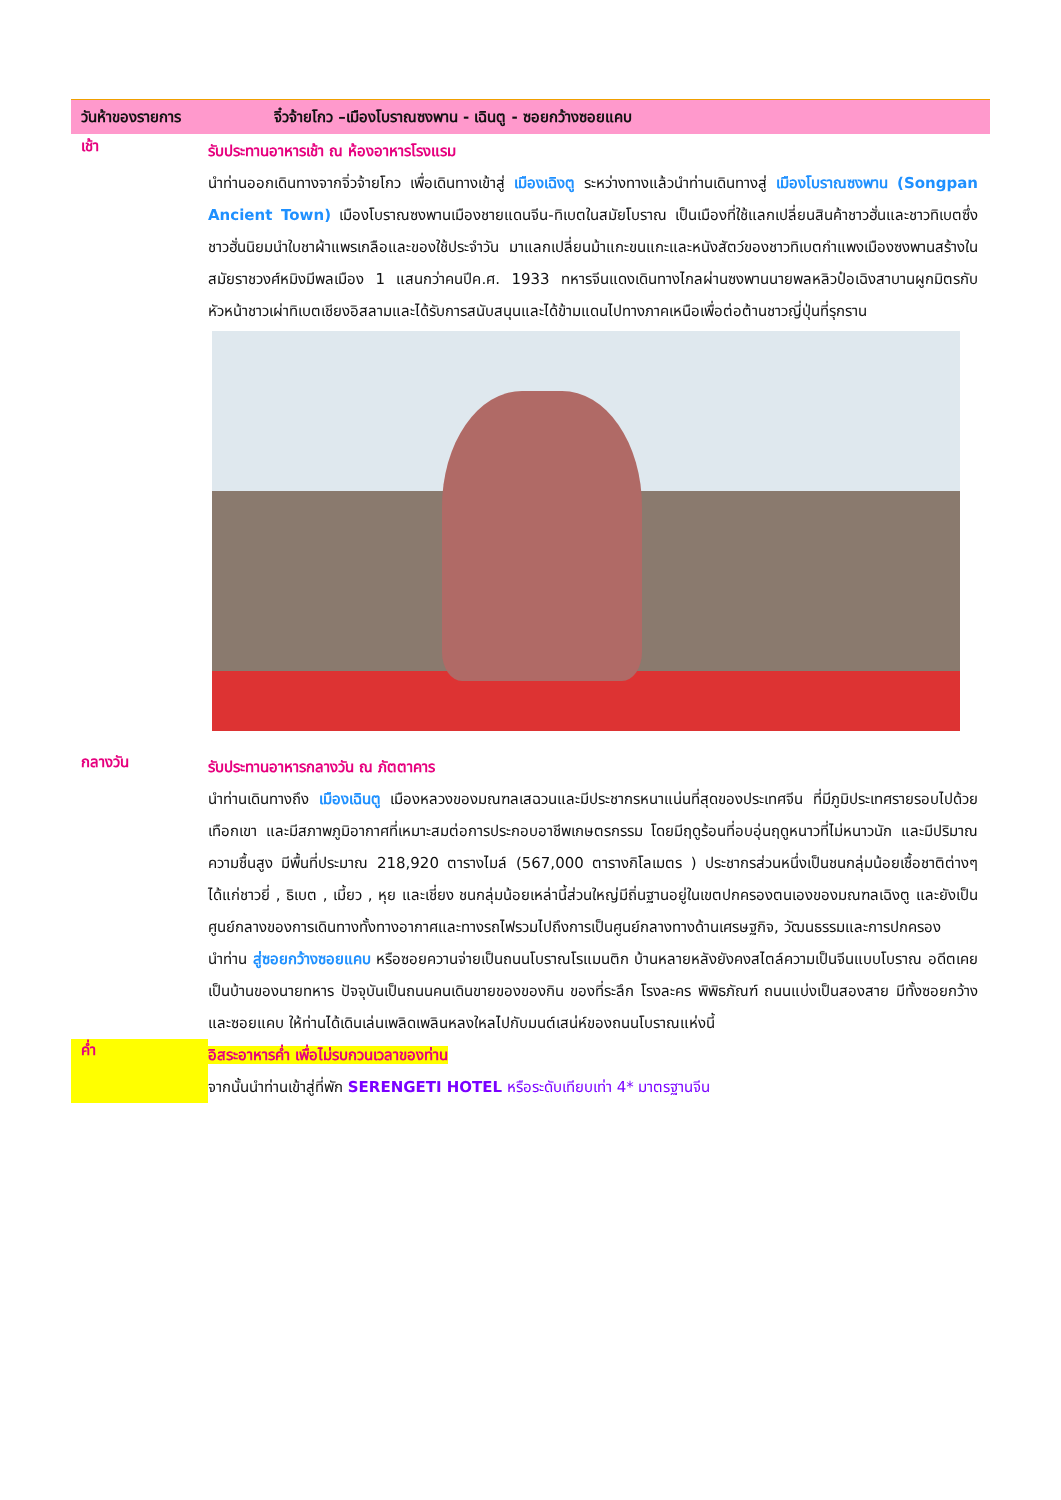วันห้าของรายการ จิ๋วจ้ายโกว –เมืองโบราณซงพาน - เฉินตู - ซอยกว้างซอยแคบ
เช้า
รับประทานอาหารเช้า ณ ห้องอาหารโรงแรม
นำท่านออกเดินทางจากจิ่วจ้ายโกว เพื่อเดินทางเข้าสู่ เมืองเฉิงตู ระหว่างทางแล้วนำท่านเดินทางสู่ เมืองโบราณซงพาน (Songpan Ancient Town) เมืองโบราณซงพานเมืองชายแดนจีน-ทิเบตในสมัยโบราณ เป็นเมืองที่ใช้แลกเปลี่ยนสินค้าชาวฮั่นและชาวทิเบตซึ่งชาวฮั่นนิยมนำใบชาผ้าแพรเกลือและของใช้ประจำวัน มาแลกเปลี่ยนม้าแกะขนแกะและหนังสัตว์ของชาวทิเบตกำแพงเมืองซงพานสร้างในสมัยราชวงศ์หมิงมีพลเมือง 1 แสนกว่าคนปีค.ศ. 1933 ทหารจีนแดงเดินทางไกลผ่านซงพานนายพลหลิวป๋อเฉิงสาบานผูกมิตรกับหัวหน้าชาวเผ่าทิเบตเชียงอิสลามและได้รับการสนับสนุนและได้ข้ามแดนไปทางภาคเหนือเพื่อต่อต้านชาวญี่ปุ่นที่รุกราน
กลางวัน
รับประทานอาหารกลางวัน ณ ภัตตาคาร
นำท่านเดินทางถึง เมืองเฉินตู เมืองหลวงของมณฑลเสฉวนและมีประชากรหนาแน่นที่สุดของประเทศจีน ที่มีภูมิประเทศรายรอบไปด้วยเทือกเขา และมีสภาพภูมิอากาศที่เหมาะสมต่อการประกอบอาชีพเกษตรกรรม โดยมีฤดูร้อนที่อบอุ่นฤดูหนาวที่ไม่หนาวนัก และมีปริมาณความชื้นสูง มีพื้นที่ประมาณ 218,920 ตารางไมล์ (567,000 ตารางกิโลเมตร ) ประชากรส่วนหนึ่งเป็นชนกลุ่มน้อยเชื้อชาติต่างๆ ได้แก่ชาวยี่ , ธิเบต , เมี้ยว , หุย และเชี่ยง ชนกลุ่มน้อยเหล่านี้ส่วนใหญ่มีถิ่นฐานอยู่ในเขตปกครองตนเองของมณฑลเฉิงตู และยังเป็นศูนย์กลางของการเดินทางทั้งทางอากาศและทางรถไฟรวมไปถึงการเป็นศูนย์กลางทางด้านเศรษฐกิจ, วัฒนธรรมและการปกครอง
นำท่าน สู่ซอยกว้างซอยแคบ หรือซอยควานจ่ายเป็นถนนโบราณโรแมนติก บ้านหลายหลังยังคงสไตล์ความเป็นจีนแบบโบราณ อดีตเคยเป็นบ้านของนายทหาร ปัจจุบันเป็นถนนคนเดินขายของของกิน ของที่ระลึก โรงละคร พิพิธภัณฑ์ ถนนแบ่งเป็นสองสาย มีทั้งซอยกว้างและซอยแคบ ให้ท่านได้เดินเล่นเพลิดเพลินหลงใหลไปกับมนต์เสน่ห์ของถนนโบราณแห่งนี้
ค่ำ
อิสระอาหารค่ำ เพื่อไม่รบกวนเวลาของท่าน
จากนั้นนำท่านเข้าสู่ที่พัก SERENGETI HOTEL หรือระดับเทียบเท่า 4* มาตรฐานจีน